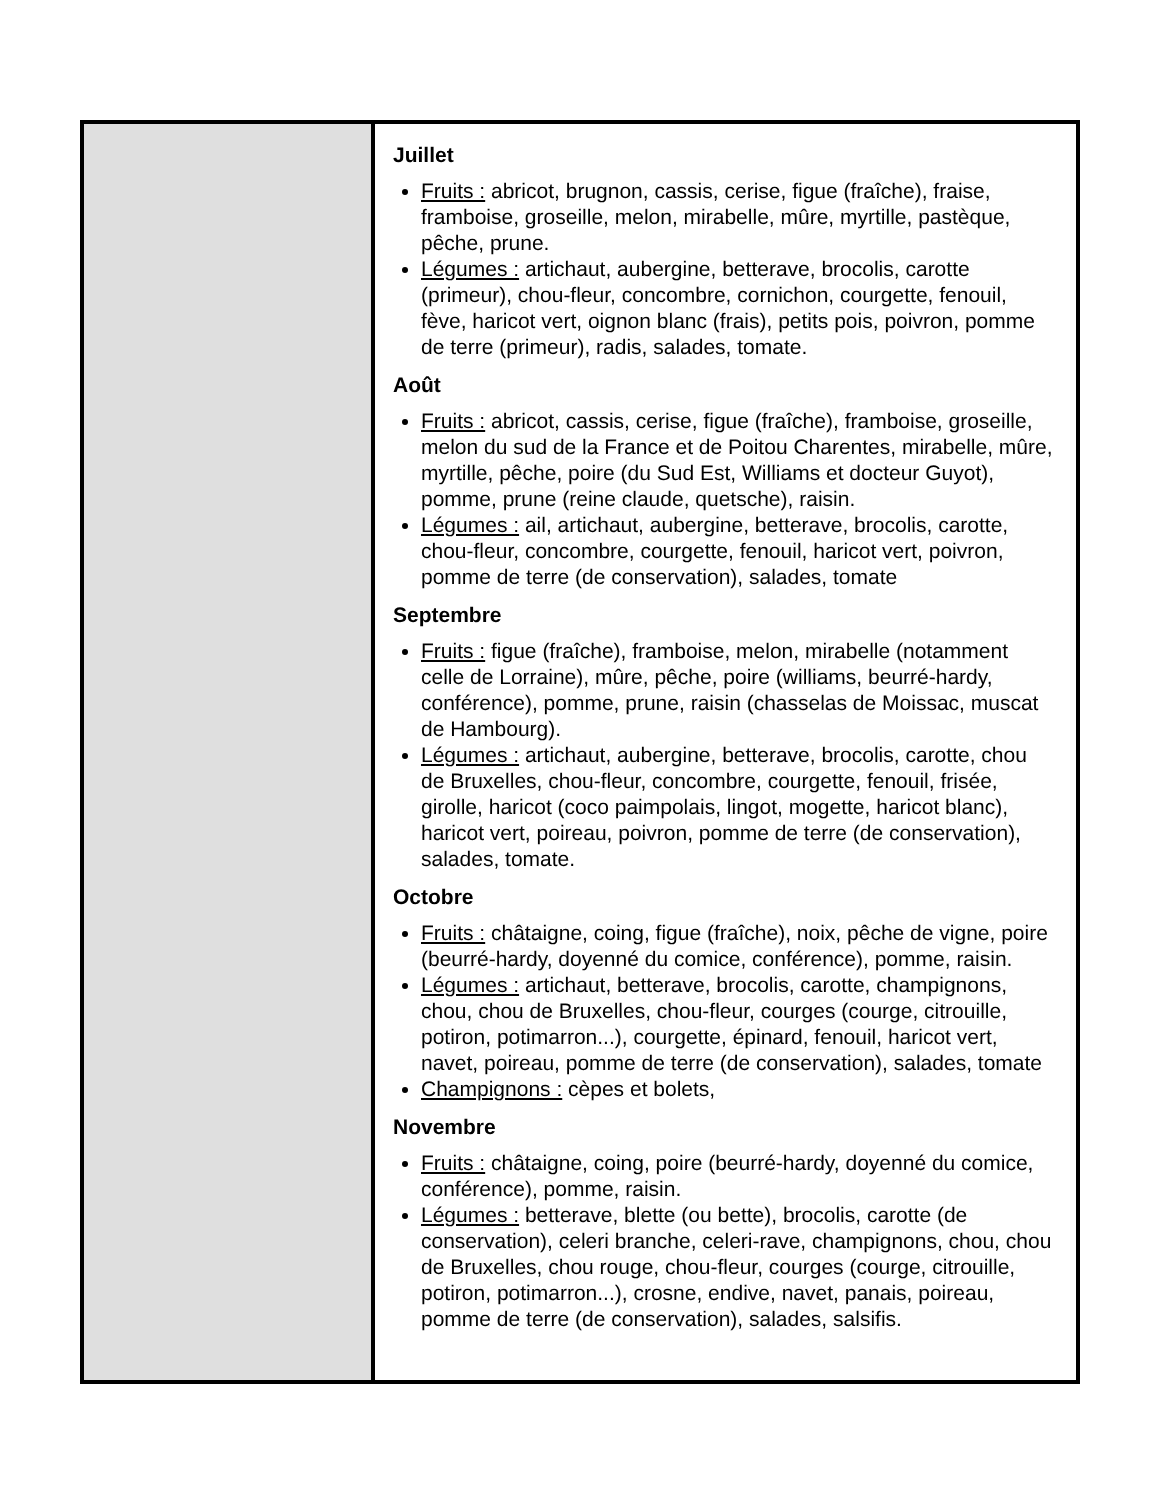| | Juillet Fruits : abricot, brugnon, cassis, cerise, figue (fraîche), fraise, framboise, groseille, melon, mirabelle, mûre, myrtille, pastèque, pêche, prune. Légumes : artichaut, aubergine, betterave, brocolis, carotte (primeur), chou-fleur, concombre, cornichon, courgette, fenouil, fève, haricot vert, oignon blanc (frais), petits pois, poivron, pomme de terre (primeur), radis, salades, tomate. Août Fruits : abricot, cassis, cerise, figue (fraîche), framboise, groseille, melon du sud de la France et de Poitou Charentes, mirabelle, mûre, myrtille, pêche, poire (du Sud Est, Williams et docteur Guyot), pomme, prune (reine claude, quetsche), raisin. Légumes : ail, artichaut, aubergine, betterave, brocolis, carotte, chou-fleur, concombre, courgette, fenouil, haricot vert, poivron, pomme de terre (de conservation), salades, tomate Septembre Fruits : figue (fraîche), framboise, melon, mirabelle (notamment celle de Lorraine), mûre, pêche, poire (williams, beurré-hardy, conférence), pomme, prune, raisin (chasselas de Moissac, muscat de Hambourg). Légumes : artichaut, aubergine, betterave, brocolis, carotte, chou de Bruxelles, chou-fleur, concombre, courgette, fenouil, frisée, girolle, haricot (coco paimpolais, lingot, mogette, haricot blanc), haricot vert, poireau, poivron, pomme de terre (de conservation), salades, tomate. Octobre Fruits : châtaigne, coing, figue (fraîche), noix, pêche de vigne, poire (beurré-hardy, doyenné du comice, conférence), pomme, raisin. Légumes : artichaut, betterave, brocolis, carotte, champignons, chou, chou de Bruxelles, chou-fleur, courges (courge, citrouille, potiron, potimarron...), courgette, épinard, fenouil, haricot vert, navet, poireau, pomme de terre (de conservation), salades, tomate Champignons : cèpes et bolets, Novembre Fruits : châtaigne, coing, poire (beurré-hardy, doyenné du comice, conférence), pomme, raisin. Légumes : betterave, blette (ou bette), brocolis, carotte (de conservation), celeri branche, celeri-rave, champignons, chou, chou de Bruxelles, chou rouge, chou-fleur, courges (courge, citrouille, potiron, potimarron...), crosne, endive, navet, panais, poireau, pomme de terre (de conservation), salades, salsifis. |